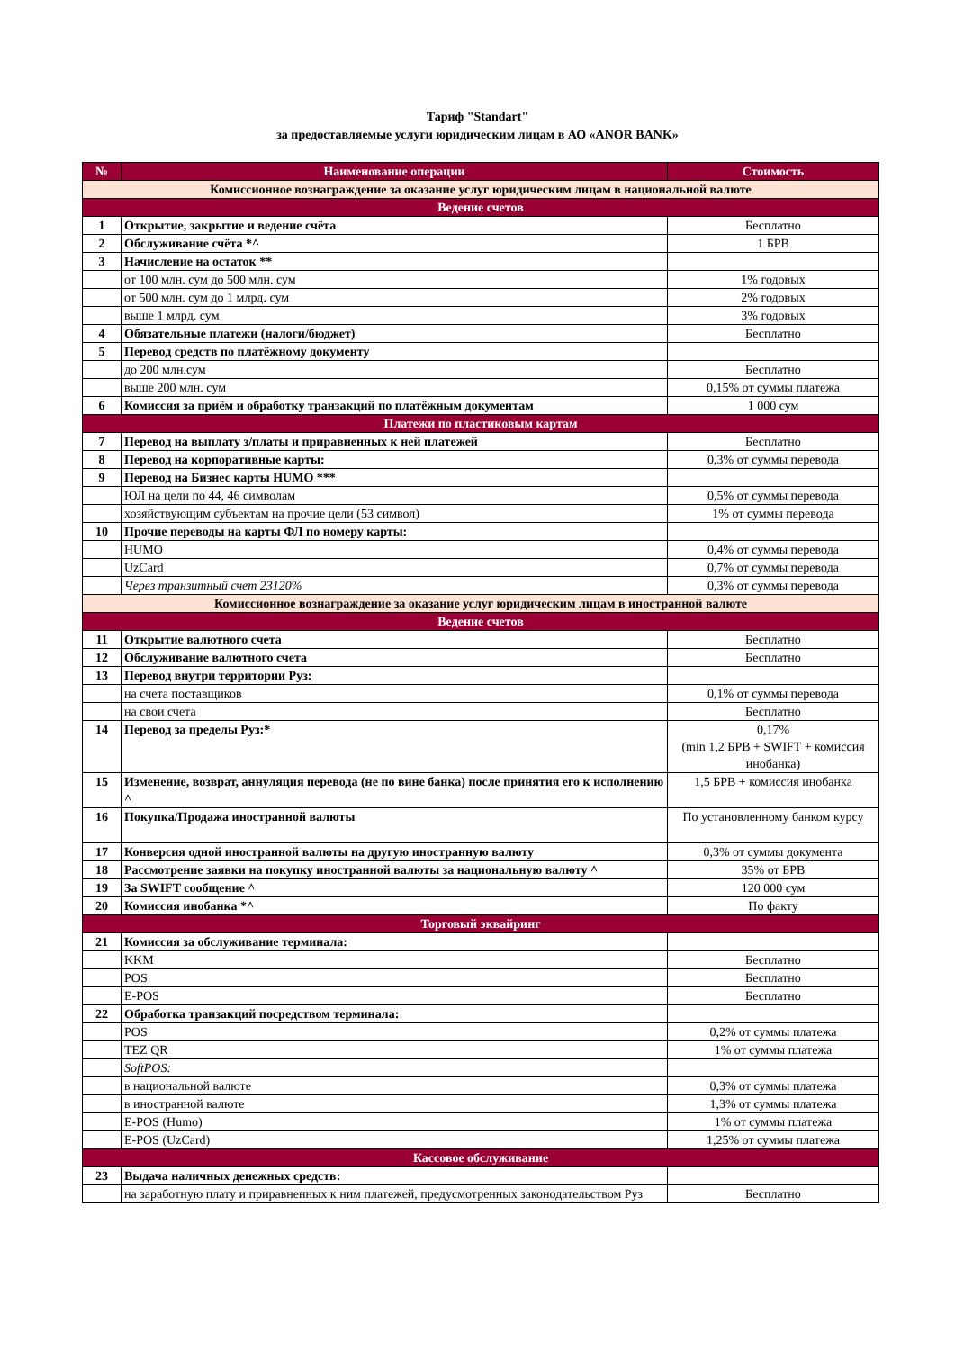Тариф "Standart"
за предоставляемые услуги юридическим лицам в АО «ANOR BANK»
| № | Наименование операции | Стоимость |
| --- | --- | --- |
| Комиссионное вознаграждение за оказание услуг юридическим лицам в национальной валюте | | |
| Ведение счетов | | |
| 1 | Открытие, закрытие и ведение счёта | Бесплатно |
| 2 | Обслуживание счёта *^ | 1 БРВ |
| 3 | Начисление на остаток ** | |
| | от 100 млн. сум до 500 млн. сум | 1% годовых |
| | от 500 млн. сум до 1 млрд. сум | 2% годовых |
| | выше 1 млрд. сум | 3% годовых |
| 4 | Обязательные платежи (налоги/бюджет) | Бесплатно |
| 5 | Перевод средств по платёжному документу | |
| | до 200 млн.сум | Бесплатно |
| | выше 200 млн. сум | 0,15% от суммы платежа |
| 6 | Комиссия за приём и обработку транзакций по платёжным документам | 1 000 сум |
| Платежи по пластиковым картам | | |
| 7 | Перевод на выплату з/платы и приравненных к ней платежей | Бесплатно |
| 8 | Перевод на корпоративные карты: | 0,3% от суммы перевода |
| 9 | Перевод на Бизнес карты HUMO *** | |
| | ЮЛ на цели по 44, 46 символам | 0,5% от суммы перевода |
| | хозяйствующим субъектам на прочие цели (53 символ) | 1% от суммы перевода |
| 10 | Прочие переводы на карты ФЛ по номеру карты: | |
| | HUMO | 0,4% от суммы перевода |
| | UzCard | 0,7% от суммы перевода |
| | Через транзитный счет 23120% | 0,3% от суммы перевода |
| Комиссионное вознаграждение за оказание услуг юридическим лицам в иностранной валюте | | |
| Ведение счетов | | |
| 11 | Открытие валютного счета | Бесплатно |
| 12 | Обслуживание валютного счета | Бесплатно |
| 13 | Перевод внутри территории Руз: | |
| | на счета поставщиков | 0,1% от суммы перевода |
| | на свои счета | Бесплатно |
| 14 | Перевод за пределы Руз:* | 0,17% (min 1,2 БРВ + SWIFT + комиссия инобанка) |
| 15 | Изменение, возврат, аннуляция перевода (не по вине банка) после принятия его к исполнению ^ | 1,5 БРВ + комиссия инобанка |
| 16 | Покупка/Продажа иностранной валюты | По установленному банком курсу |
| 17 | Конверсия одной иностранной валюты на другую иностранную валюту | 0,3% от суммы документа |
| 18 | Рассмотрение заявки на покупку иностранной валюты за национальную валюту ^ | 35% от БРВ |
| 19 | За SWIFT сообщение ^ | 120 000 сум |
| 20 | Комиссия инобанка *^ | По факту |
| Торговый эквайринг | | |
| 21 | Комиссия за обслуживание терминала: | |
| | KKM | Бесплатно |
| | POS | Бесплатно |
| | E-POS | Бесплатно |
| 22 | Обработка транзакций посредством терминала: | |
| | POS | 0,2% от суммы платежа |
| | TEZ QR | 1% от суммы платежа |
| | SoftPOS: | |
| | в национальной валюте | 0,3% от суммы платежа |
| | в иностранной валюте | 1,3% от суммы платежа |
| | E-POS (Humo) | 1% от суммы платежа |
| | E-POS (UzCard) | 1,25% от суммы платежа |
| Кассовое обслуживание | | |
| 23 | Выдача наличных денежных средств: | |
| | на заработную плату и приравненных к ним платежей, предусмотренных законодательством Руз | Бесплатно |